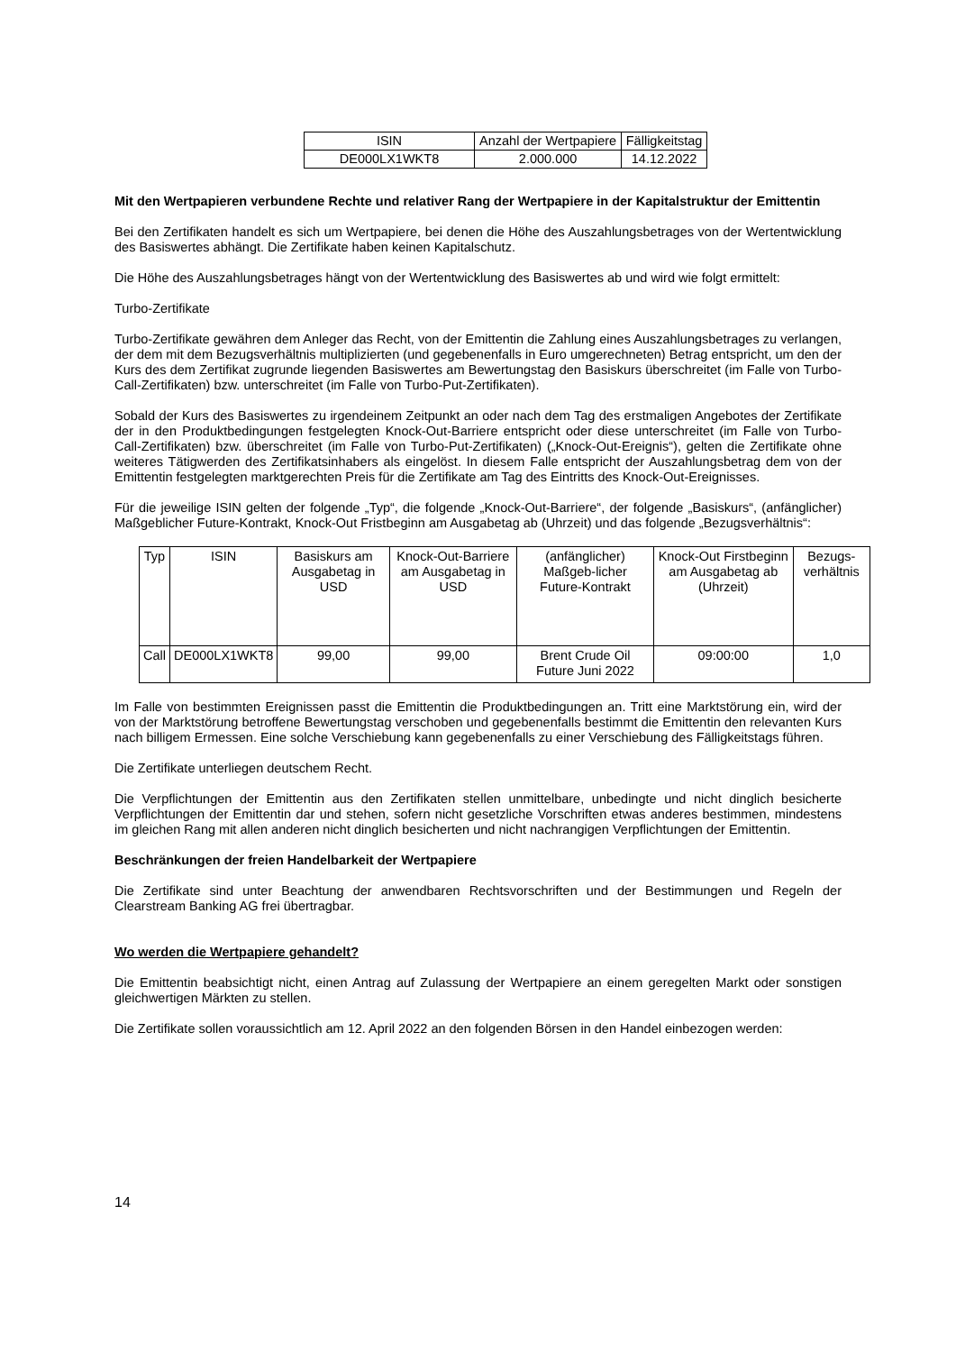| ISIN | Anzahl der Wertpapiere | Fälligkeitstag |
| DE000LX1WKT8 | 2.000.000 | 14.12.2022 |
Mit den Wertpapieren verbundene Rechte und relativer Rang der Wertpapiere in der Kapitalstruktur der Emittentin
Bei den Zertifikaten handelt es sich um Wertpapiere, bei denen die Höhe des Auszahlungsbetrages von der Wertentwicklung des Basiswertes abhängt. Die Zertifikate haben keinen Kapitalschutz.
Die Höhe des Auszahlungsbetrages hängt von der Wertentwicklung des Basiswertes ab und wird wie folgt ermittelt:
Turbo-Zertifikate
Turbo-Zertifikate gewähren dem Anleger das Recht, von der Emittentin die Zahlung eines Auszahlungsbetrages zu verlangen, der dem mit dem Bezugsverhältnis multiplizierten (und gegebenenfalls in Euro umgerechneten) Betrag entspricht, um den der Kurs des dem Zertifikat zugrunde liegenden Basiswertes am Bewertungstag den Basiskurs überschreitet (im Falle von Turbo-Call-Zertifikaten) bzw. unterschreitet (im Falle von Turbo-Put-Zertifikaten).
Sobald der Kurs des Basiswertes zu irgendeinem Zeitpunkt an oder nach dem Tag des erstmaligen Angebotes der Zertifikate der in den Produktbedingungen festgelegten Knock-Out-Barriere entspricht oder diese unterschreitet (im Falle von Turbo-Call-Zertifikaten) bzw. überschreitet (im Falle von Turbo-Put-Zertifikaten) („Knock-Out-Ereignis“), gelten die Zertifikate ohne weiteres Tätigwerden des Zertifikatsinhabers als eingelöst. In diesem Falle entspricht der Auszahlungsbetrag dem von der Emittentin festgelegten marktgerechten Preis für die Zertifikate am Tag des Eintritts des Knock-Out-Ereignisses.
Für die jeweilige ISIN gelten der folgende „Typ“, die folgende „Knock-Out-Barriere“, der folgende „Basiskurs“, (anfänglicher) Maßgeblicher Future-Kontrakt, Knock-Out Fristbeginn am Ausgabetag ab (Uhrzeit) und das folgende „Bezugsverhältnis“:
| Typ | ISIN | Basiskurs am Ausgabetag in USD | Knock-Out-Barriere am Ausgabetag in USD | (anfänglicher) Maßgeb-licher Future-Kontrakt | Knock-Out Firstbeginn am Ausgabetag ab (Uhrzeit) | Bezugs-verhältnis |
| Call | DE000LX1WKT8 | 99,00 | 99,00 | Brent Crude Oil Future Juni 2022 | 09:00:00 | 1,0 |
Im Falle von bestimmten Ereignissen passt die Emittentin die Produktbedingungen an. Tritt eine Marktstörung ein, wird der von der Marktstörung betroffene Bewertungstag verschoben und gegebenenfalls bestimmt die Emittentin den relevanten Kurs nach billigem Ermessen. Eine solche Verschiebung kann gegebenenfalls zu einer Verschiebung des Fälligkeitstags führen.
Die Zertifikate unterliegen deutschem Recht.
Die Verpflichtungen der Emittentin aus den Zertifikaten stellen unmittelbare, unbedingte und nicht dinglich besicherte Verpflichtungen der Emittentin dar und stehen, sofern nicht gesetzliche Vorschriften etwas anderes bestimmen, mindestens im gleichen Rang mit allen anderen nicht dinglich besicherten und nicht nachrangigen Verpflichtungen der Emittentin.
Beschränkungen der freien Handelbarkeit der Wertpapiere
Die Zertifikate sind unter Beachtung der anwendbaren Rechtsvorschriften und der Bestimmungen und Regeln der Clearstream Banking AG frei übertragbar.
Wo werden die Wertpapiere gehandelt?
Die Emittentin beabsichtigt nicht, einen Antrag auf Zulassung der Wertpapiere an einem geregelten Markt oder sonstigen gleichwertigen Märkten zu stellen.
Die Zertifikate sollen voraussichtlich am 12. April 2022 an den folgenden Börsen in den Handel einbezogen werden:
14